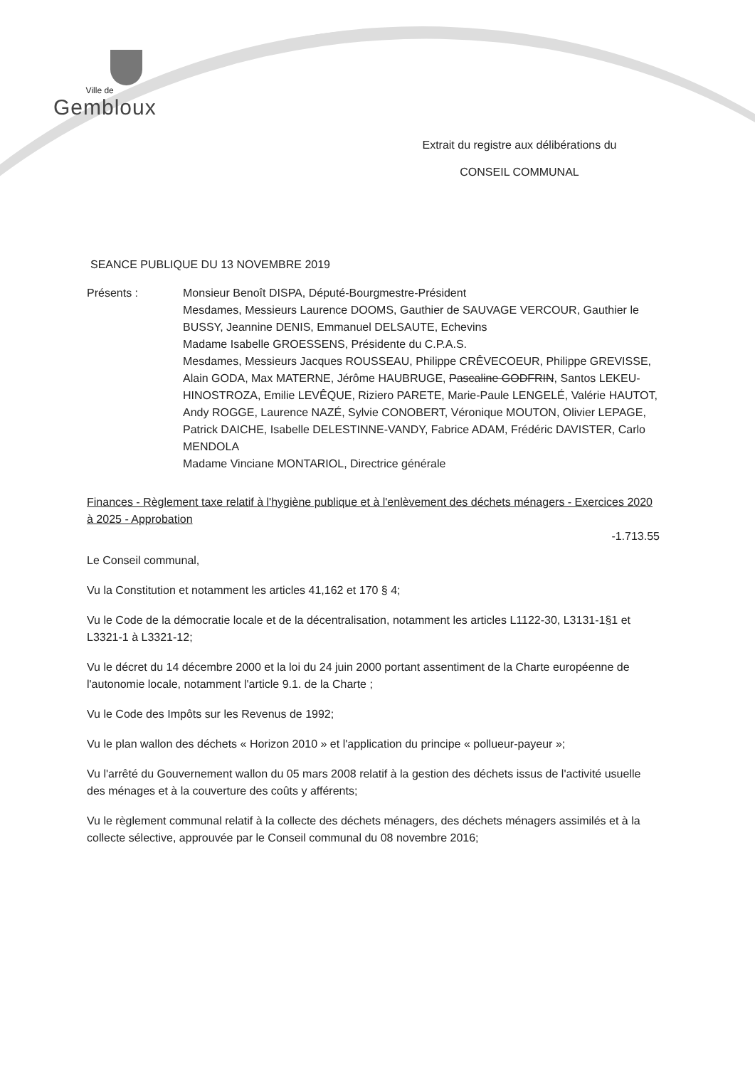Ville de
Gembloux
Extrait du registre aux délibérations du
CONSEIL COMMUNAL
SEANCE PUBLIQUE DU 13 NOVEMBRE 2019
Présents : Monsieur Benoît DISPA, Député-Bourgmestre-Président
Mesdames, Messieurs Laurence DOOMS, Gauthier de SAUVAGE VERCOUR, Gauthier le BUSSY, Jeannine DENIS, Emmanuel DELSAUTE, Echevins
Madame Isabelle GROESSENS, Présidente du C.P.A.S.
Mesdames, Messieurs Jacques ROUSSEAU, Philippe CRÊVECOEUR, Philippe GREVISSE, Alain GODA, Max MATERNE, Jérôme HAUBRUGE, Pascaline GODFRIN, Santos LEKEU-HINOSTROZA, Emilie LEVÊQUE, Riziero PARETE, Marie-Paule LENGELÉ, Valérie HAUTOT, Andy ROGGE, Laurence NAZÉ, Sylvie CONOBERT, Véronique MOUTON, Olivier LEPAGE, Patrick DAICHE, Isabelle DELESTINNE-VANDY, Fabrice ADAM, Frédéric DAVISTER, Carlo MENDOLA
Madame Vinciane MONTARIOL, Directrice générale
Finances - Règlement taxe relatif à l'hygiène publique et à l'enlèvement des déchets ménagers - Exercices 2020 à 2025 - Approbation
-1.713.55
Le Conseil communal,
Vu la Constitution et notamment les articles 41,162 et 170 § 4;
Vu le Code de la démocratie locale et de la décentralisation, notamment les articles L1122-30, L3131-1§1 et L3321-1 à L3321-12;
Vu le décret du 14 décembre 2000 et la loi du 24 juin 2000 portant assentiment de la Charte européenne de l'autonomie locale, notamment l'article 9.1. de la Charte ;
Vu le Code des Impôts sur les Revenus de 1992;
Vu le plan wallon des déchets « Horizon 2010 » et l'application du principe « pollueur-payeur »;
Vu l'arrêté du Gouvernement wallon du 05 mars 2008 relatif à la gestion des déchets issus de l'activité usuelle des ménages et à la couverture des coûts y afférents;
Vu le règlement communal relatif à la collecte des déchets ménagers, des déchets ménagers assimilés et à la collecte sélective, approuvée par le Conseil communal du 08 novembre 2016;